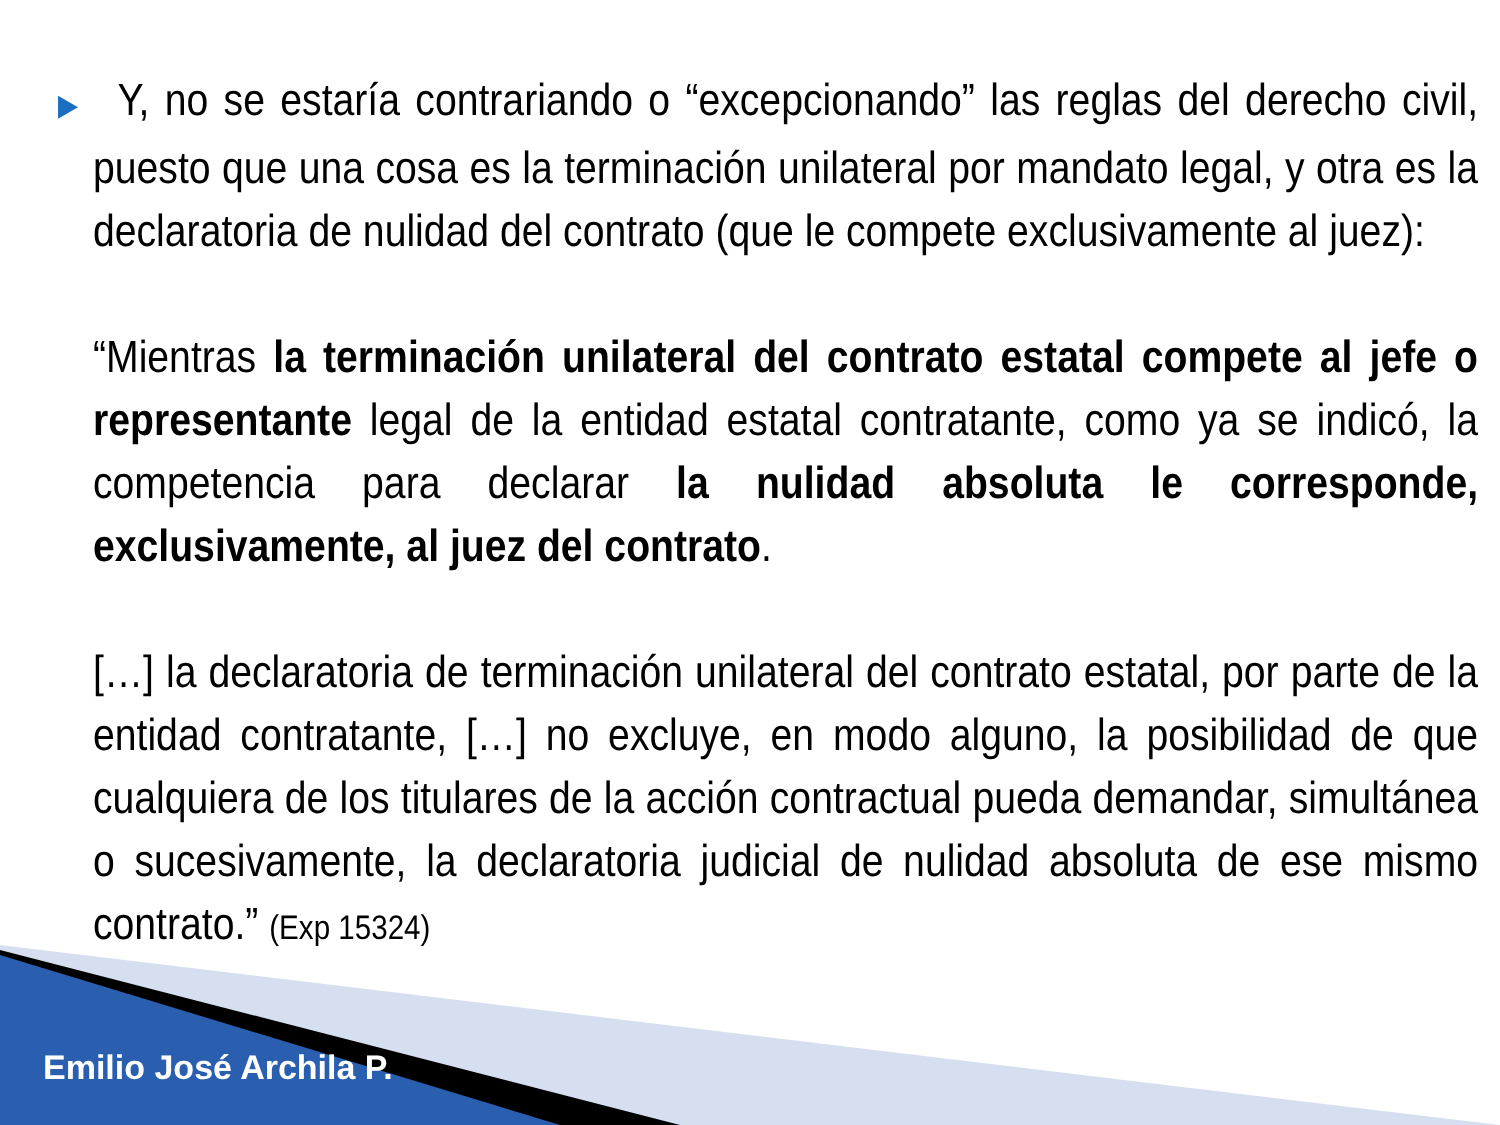▶ Y, no se estaría contrariando o “excepcionando” las reglas del derecho civil, puesto que una cosa es la terminación unilateral por mandato legal, y otra es la declaratoria de nulidad del contrato (que le compete exclusivamente al juez):
“Mientras la terminación unilateral del contrato estatal compete al jefe o representante legal de la entidad estatal contratante, como ya se indicó, la competencia para declarar la nulidad absoluta le corresponde, exclusivamente, al juez del contrato.
[…] la declaratoria de terminación unilateral del contrato estatal, por parte de la entidad contratante, […] no excluye, en modo alguno, la posibilidad de que cualquiera de los titulares de la acción contractual pueda demandar, simultánea o sucesivamente, la declaratoria judicial de nulidad absoluta de ese mismo contrato.” (Exp 15324)
Emilio José Archila P.